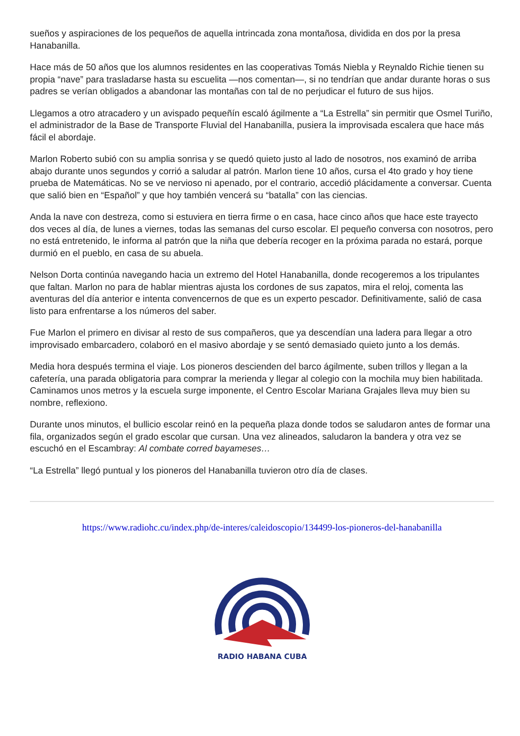sueños y aspiraciones de los pequeños de aquella intrincada zona montañosa, dividida en dos por la presa Hanabanilla.
Hace más de 50 años que los alumnos residentes en las cooperativas Tomás Niebla y Reynaldo Richie tienen su propia “nave” para trasladarse hasta su escuelita —nos comentan—, si no tendrían que andar durante horas o sus padres se verían obligados a abandonar las montañas con tal de no perjudicar el futuro de sus hijos.
Llegamos a otro atracadero y un avispado pequeñín escaló ágilmente a “La Estrella” sin permitir que Osmel Turiño, el administrador de la Base de Transporte Fluvial del Hanabanilla, pusiera la improvisada escalera que hace más fácil el abordaje.
Marlon Roberto subió con su amplia sonrisa y se quedó quieto justo al lado de nosotros, nos examinó de arriba abajo durante unos segundos y corrió a saludar al patrón. Marlon tiene 10 años, cursa el 4to grado y hoy tiene prueba de Matemáticas. No se ve nervioso ni apenado, por el contrario, accedió plácidamente a conversar. Cuenta que salió bien en “Español” y que hoy también vencerá su “batalla” con las ciencias.
Anda la nave con destreza, como si estuviera en tierra firme o en casa, hace cinco años que hace este trayecto dos veces al día, de lunes a viernes, todas las semanas del curso escolar. El pequeño conversa con nosotros, pero no está entretenido, le informa al patrón que la niña que debería recoger en la próxima parada no estará, porque durmió en el pueblo, en casa de su abuela.
Nelson Dorta continúa navegando hacia un extremo del Hotel Hanabanilla, donde recogeremos a los tripulantes que faltan. Marlon no para de hablar mientras ajusta los cordones de sus zapatos, mira el reloj, comenta las aventuras del día anterior e intenta convencernos de que es un experto pescador. Definitivamente, salió de casa listo para enfrentarse a los números del saber.
Fue Marlon el primero en divisar al resto de sus compañeros, que ya descendían una ladera para llegar a otro improvisado embarcadero, colaboró en el masivo abordaje y se sentó demasiado quieto junto a los demás.
Media hora después termina el viaje. Los pioneros descienden del barco ágilmente, suben trillos y llegan a la cafetería, una parada obligatoria para comprar la merienda y llegar al colegio con la mochila muy bien habilitada. Caminamos unos metros y la escuela surge imponente, el Centro Escolar Mariana Grajales lleva muy bien su nombre, reflexiono.
Durante unos minutos, el bullicio escolar reinó en la pequeña plaza donde todos se saludaron antes de formar una fila, organizados según el grado escolar que cursan. Una vez alineados, saludaron la bandera y otra vez se escuchó en el Escambray: Al combate corred bayameses…
“La Estrella” llegó puntual y los pioneros del Hanabanilla tuvieron otro día de clases.
https://www.radiohc.cu/index.php/de-interes/caleidoscopio/134499-los-pioneros-del-hanabanilla
RADIO HABANA CUBA